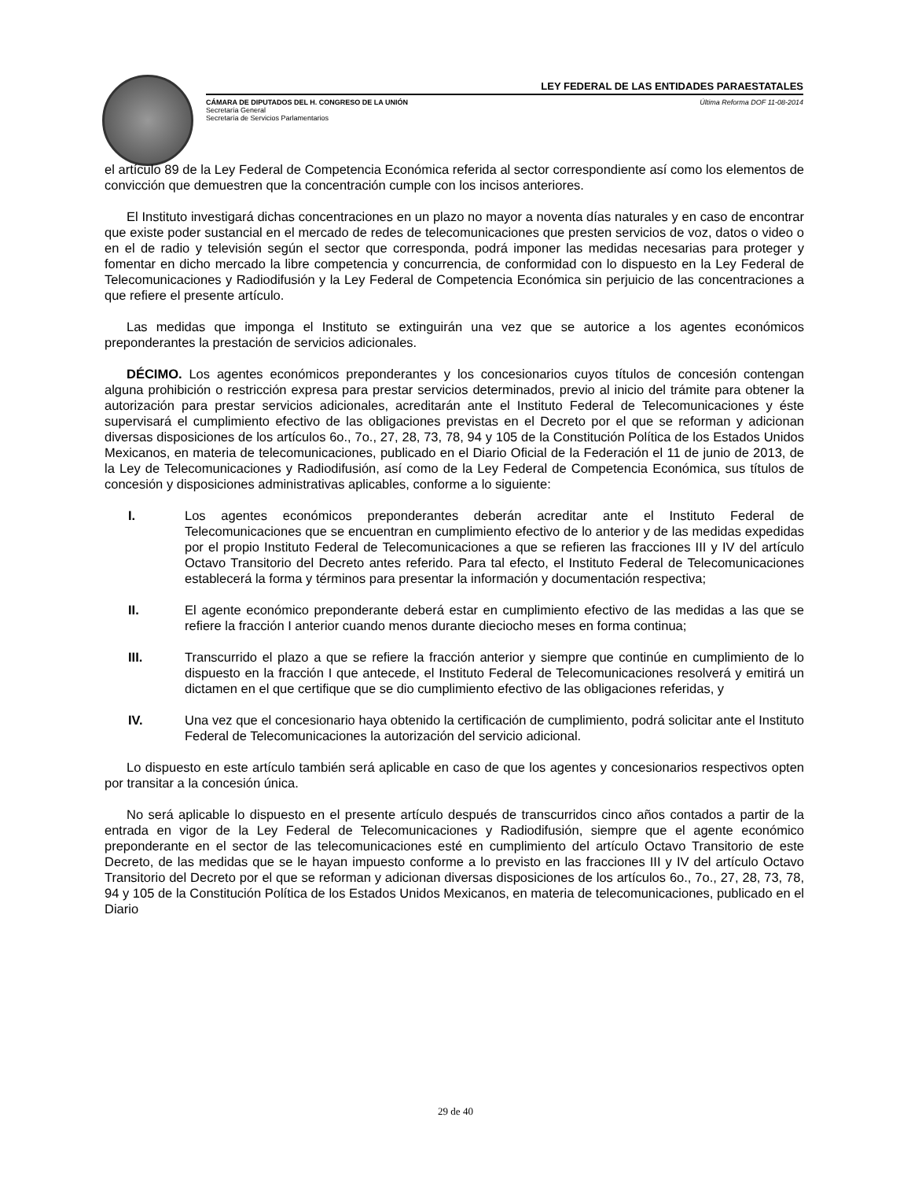LEY FEDERAL DE LAS ENTIDADES PARAESTATALES
CÁMARA DE DIPUTADOS DEL H. CONGRESO DE LA UNIÓN Última Reforma DOF 11-08-2014
Secretaría General
Secretaría de Servicios Parlamentarios
el artículo 89 de la Ley Federal de Competencia Económica referida al sector correspondiente así como los elementos de convicción que demuestren que la concentración cumple con los incisos anteriores.
El Instituto investigará dichas concentraciones en un plazo no mayor a noventa días naturales y en caso de encontrar que existe poder sustancial en el mercado de redes de telecomunicaciones que presten servicios de voz, datos o video o en el de radio y televisión según el sector que corresponda, podrá imponer las medidas necesarias para proteger y fomentar en dicho mercado la libre competencia y concurrencia, de conformidad con lo dispuesto en la Ley Federal de Telecomunicaciones y Radiodifusión y la Ley Federal de Competencia Económica sin perjuicio de las concentraciones a que refiere el presente artículo.
Las medidas que imponga el Instituto se extinguirán una vez que se autorice a los agentes económicos preponderantes la prestación de servicios adicionales.
DÉCIMO. Los agentes económicos preponderantes y los concesionarios cuyos títulos de concesión contengan alguna prohibición o restricción expresa para prestar servicios determinados, previo al inicio del trámite para obtener la autorización para prestar servicios adicionales, acreditarán ante el Instituto Federal de Telecomunicaciones y éste supervisará el cumplimiento efectivo de las obligaciones previstas en el Decreto por el que se reforman y adicionan diversas disposiciones de los artículos 6o., 7o., 27, 28, 73, 78, 94 y 105 de la Constitución Política de los Estados Unidos Mexicanos, en materia de telecomunicaciones, publicado en el Diario Oficial de la Federación el 11 de junio de 2013, de la Ley de Telecomunicaciones y Radiodifusión, así como de la Ley Federal de Competencia Económica, sus títulos de concesión y disposiciones administrativas aplicables, conforme a lo siguiente:
I. Los agentes económicos preponderantes deberán acreditar ante el Instituto Federal de Telecomunicaciones que se encuentran en cumplimiento efectivo de lo anterior y de las medidas expedidas por el propio Instituto Federal de Telecomunicaciones a que se refieren las fracciones III y IV del artículo Octavo Transitorio del Decreto antes referido. Para tal efecto, el Instituto Federal de Telecomunicaciones establecerá la forma y términos para presentar la información y documentación respectiva;
II. El agente económico preponderante deberá estar en cumplimiento efectivo de las medidas a las que se refiere la fracción I anterior cuando menos durante dieciocho meses en forma continua;
III. Transcurrido el plazo a que se refiere la fracción anterior y siempre que continúe en cumplimiento de lo dispuesto en la fracción I que antecede, el Instituto Federal de Telecomunicaciones resolverá y emitirá un dictamen en el que certifique que se dio cumplimiento efectivo de las obligaciones referidas, y
IV. Una vez que el concesionario haya obtenido la certificación de cumplimiento, podrá solicitar ante el Instituto Federal de Telecomunicaciones la autorización del servicio adicional.
Lo dispuesto en este artículo también será aplicable en caso de que los agentes y concesionarios respectivos opten por transitar a la concesión única.
No será aplicable lo dispuesto en el presente artículo después de transcurridos cinco años contados a partir de la entrada en vigor de la Ley Federal de Telecomunicaciones y Radiodifusión, siempre que el agente económico preponderante en el sector de las telecomunicaciones esté en cumplimiento del artículo Octavo Transitorio de este Decreto, de las medidas que se le hayan impuesto conforme a lo previsto en las fracciones III y IV del artículo Octavo Transitorio del Decreto por el que se reforman y adicionan diversas disposiciones de los artículos 6o., 7o., 27, 28, 73, 78, 94 y 105 de la Constitución Política de los Estados Unidos Mexicanos, en materia de telecomunicaciones, publicado en el Diario
29 de 40